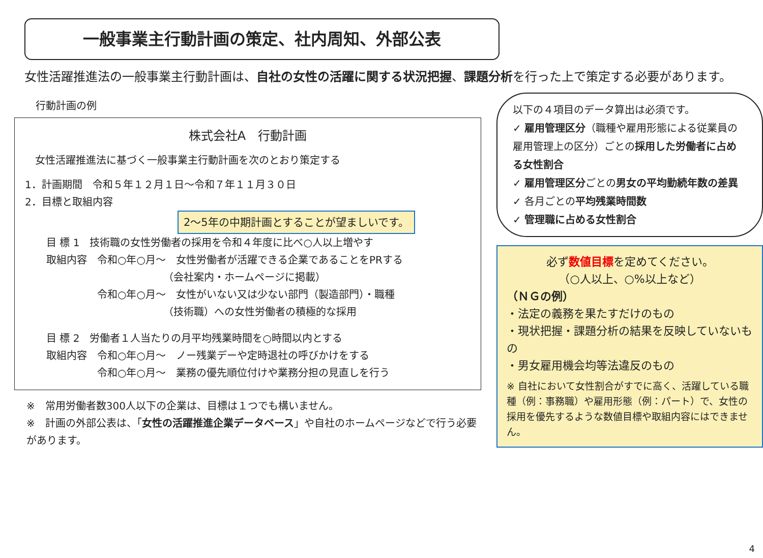一般事業主行動計画の策定、社内周知、外部公表
女性活躍推進法の一般事業主行動計画は、自社の女性の活躍に関する状況把握、課題分析を行った上で策定する必要があります。
行動計画の例
株式会社A　行動計画
　女性活躍推進法に基づく一般事業主行動計画を次のとおり策定する
1．計画期間　令和５年１２月１日～令和７年１１月３０日
2．目標と取組内容 2～5年の中期計画とすることが望ましいです。
目 標 1　技術職の女性労働者の採用を令和４年度に比べ○人以上増やす
取組内容　令和○年○月～　女性労働者が活躍できる企業であることをPRする
　　　　　　　　　　　　（会社案内・ホームページに掲載）
　　　　　令和○年○月～　女性がいない又は少ない部門（製造部門）・職種
　　　　　　　　　　　　（技術職）への女性労働者の積極的な採用
目 標 2　労働者１人当たりの月平均残業時間を○時間以内とする
取組内容　令和○年○月～　ノー残業デーや定時退社の呼びかけをする
　　　　　令和○年○月～　業務の優先順位付けや業務分担の見直しを行う
※　常用労働者数300人以下の企業は、目標は１つでも構いません。
※　計画の外部公表は、「女性の活躍推進企業データベース」や自社のホームページなどで行う必要があります。
以下の４項目のデータ算出は必須です。
✓ 雇用管理区分（職種や雇用形態による従業員の雇用管理上の区分）ごとの採用した労働者に占める女性割合
✓ 雇用管理区分ごとの男女の平均勤続年数の差異
✓ 各月ごとの平均残業時間数
✓ 管理職に占める女性割合
必ず数値目標を定めてください。
（○人以上、○%以上など）
（ＮＧの例）
・法定の義務を果たすだけのもの
・現状把握・課題分析の結果を反映していないもの
・男女雇用機会均等法違反のもの
※ 自社において女性割合がすでに高く、活躍している職種（例：事務職）や雇用形態（例：パート）で、女性の採用を優先するような数値目標や取組内容にはできません。
4